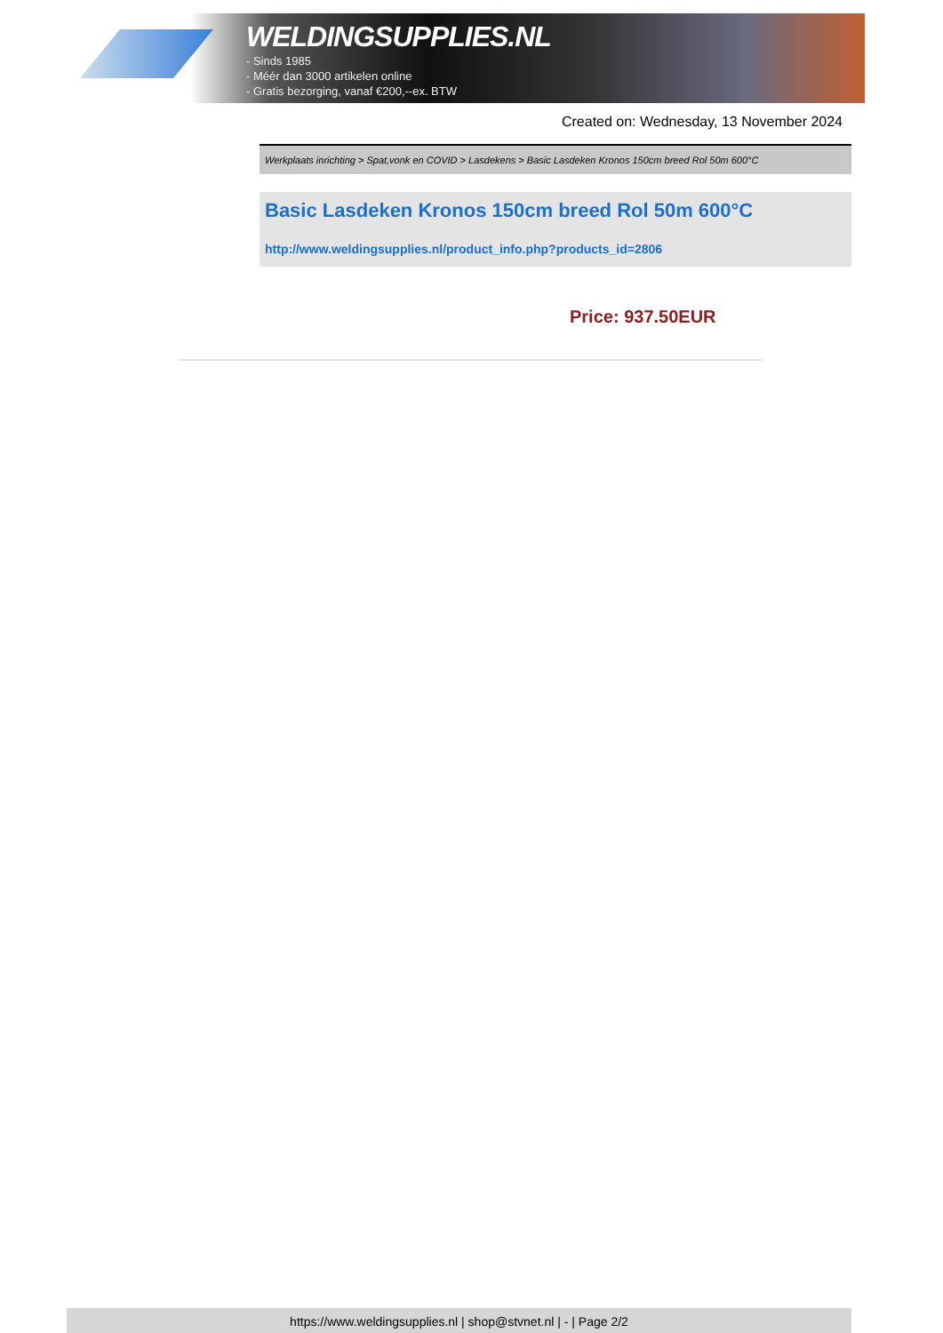WELDINGSUPPLIES.NL
- Sinds 1985
- Méér dan 3000 artikelen online
- Gratis bezorging, vanaf €200,--ex. BTW
Created on: Wednesday, 13 November 2024
Werkplaats inrichting > Spat,vonk en COVID > Lasdekens > Basic Lasdeken Kronos 150cm breed Rol 50m 600°C
Basic Lasdeken Kronos 150cm breed Rol 50m 600°C
http://www.weldingsupplies.nl/product_info.php?products_id=2806
Price: 937.50EUR
https://www.weldingsupplies.nl | shop@stvnet.nl | - | Page 2/2